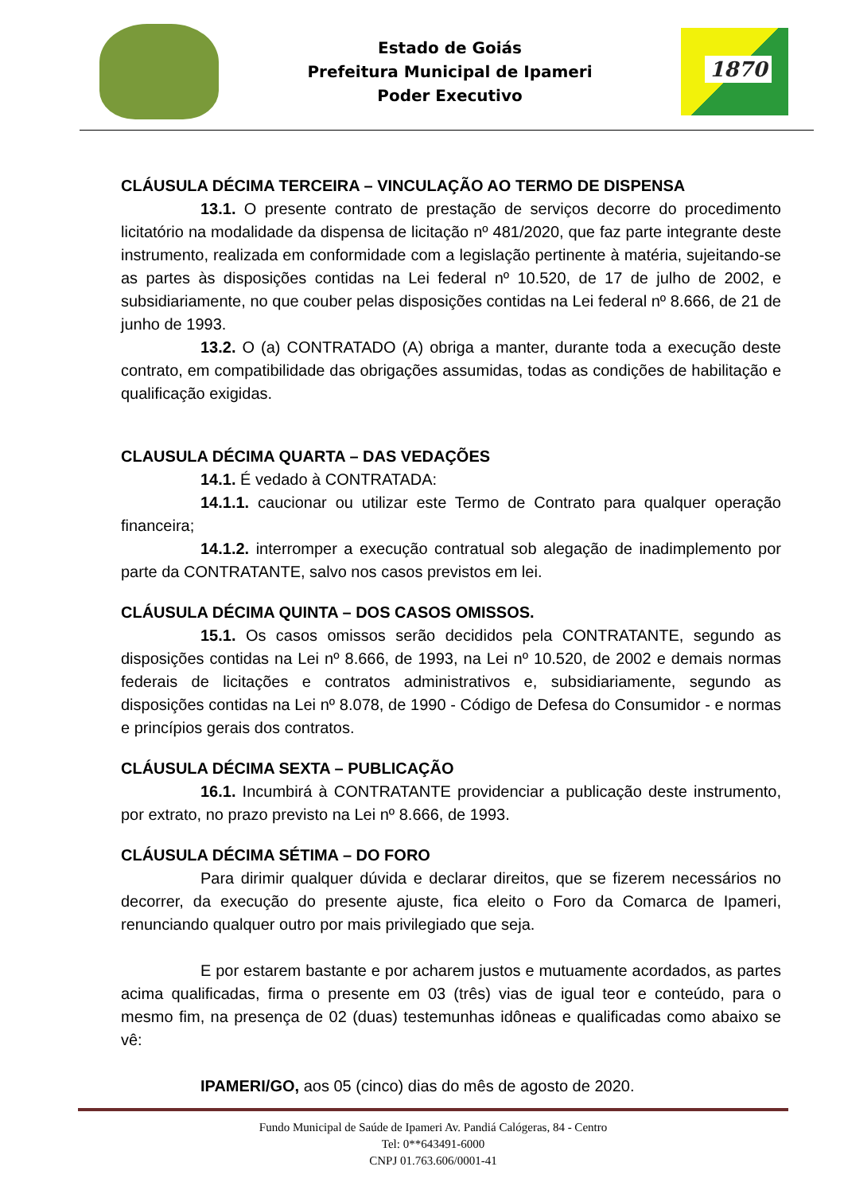Estado de Goiás
Prefeitura Municipal de Ipameri
Poder Executivo
1870
CLÁUSULA DÉCIMA TERCEIRA – VINCULAÇÃO AO TERMO DE DISPENSA
13.1. O presente contrato de prestação de serviços decorre do procedimento licitatório na modalidade da dispensa de licitação nº 481/2020, que faz parte integrante deste instrumento, realizada em conformidade com a legislação pertinente à matéria, sujeitando-se as partes às disposições contidas na Lei federal nº 10.520, de 17 de julho de 2002, e subsidiariamente, no que couber pelas disposições contidas na Lei federal nº 8.666, de 21 de junho de 1993.
13.2. O (a) CONTRATADO (A) obriga a manter, durante toda a execução deste contrato, em compatibilidade das obrigações assumidas, todas as condições de habilitação e qualificação exigidas.
CLAUSULA DÉCIMA QUARTA – DAS VEDAÇÕES
14.1. É vedado à CONTRATADA:
14.1.1. caucionar ou utilizar este Termo de Contrato para qualquer operação financeira;
14.1.2. interromper a execução contratual sob alegação de inadimplemento por parte da CONTRATANTE, salvo nos casos previstos em lei.
CLÁUSULA DÉCIMA QUINTA – DOS CASOS OMISSOS.
15.1. Os casos omissos serão decididos pela CONTRATANTE, segundo as disposições contidas na Lei nº 8.666, de 1993, na Lei nº 10.520, de 2002 e demais normas federais de licitações e contratos administrativos e, subsidiariamente, segundo as disposições contidas na Lei nº 8.078, de 1990 - Código de Defesa do Consumidor - e normas e princípios gerais dos contratos.
CLÁUSULA DÉCIMA SEXTA – PUBLICAÇÃO
16.1. Incumbirá à CONTRATANTE providenciar a publicação deste instrumento, por extrato, no prazo previsto na Lei nº 8.666, de 1993.
CLÁUSULA DÉCIMA SÉTIMA – DO FORO
Para dirimir qualquer dúvida e declarar direitos, que se fizerem necessários no decorrer, da execução do presente ajuste, fica eleito o Foro da Comarca de Ipameri, renunciando qualquer outro por mais privilegiado que seja.
E por estarem bastante e por acharem justos e mutuamente acordados, as partes acima qualificadas, firma o presente em 03 (três) vias de igual teor e conteúdo, para o mesmo fim, na presença de 02 (duas) testemunhas idôneas e qualificadas como abaixo se vê:
IPAMERI/GO, aos 05 (cinco) dias do mês de agosto de 2020.
Fundo Municipal de Saúde de Ipameri Av. Pandiá Calógeras, 84 - Centro
Tel: 0**643491-6000
CNPJ 01.763.606/0001-41